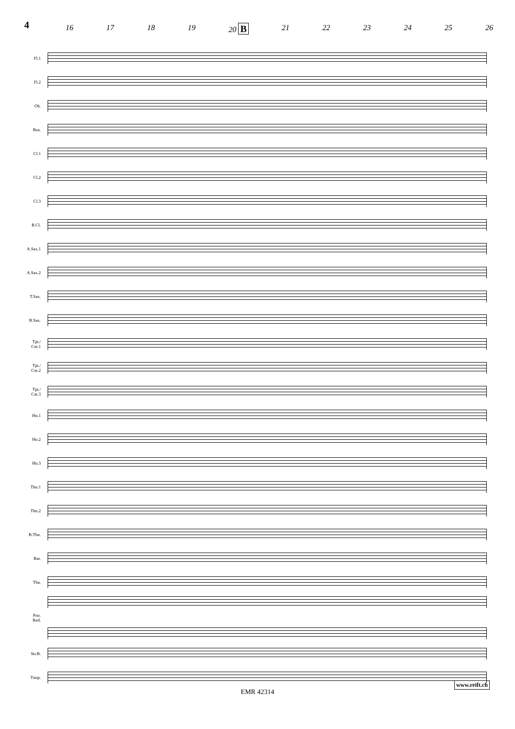4 16 17 18 19 20 B 21 22 23 24 25 26
Fl.1
Fl.2
Ob.
Bsn.
Cl.1
Cl.2
Cl.3
B.Cl.
A.Sax.1
A.Sax.2
T.Sax.
B.Sax.
Tpt./
Cnt.1
Tpt./
Cnt.2
Tpt./
Cnt.3
Hn.1
Hn.2
Hn.3
Tbn.1
Tbn.2
B.Tbn.
Bar.
Tba.
Pno.
Red.
Str.B.
Timp.
www.reift.ch
EMR 42314